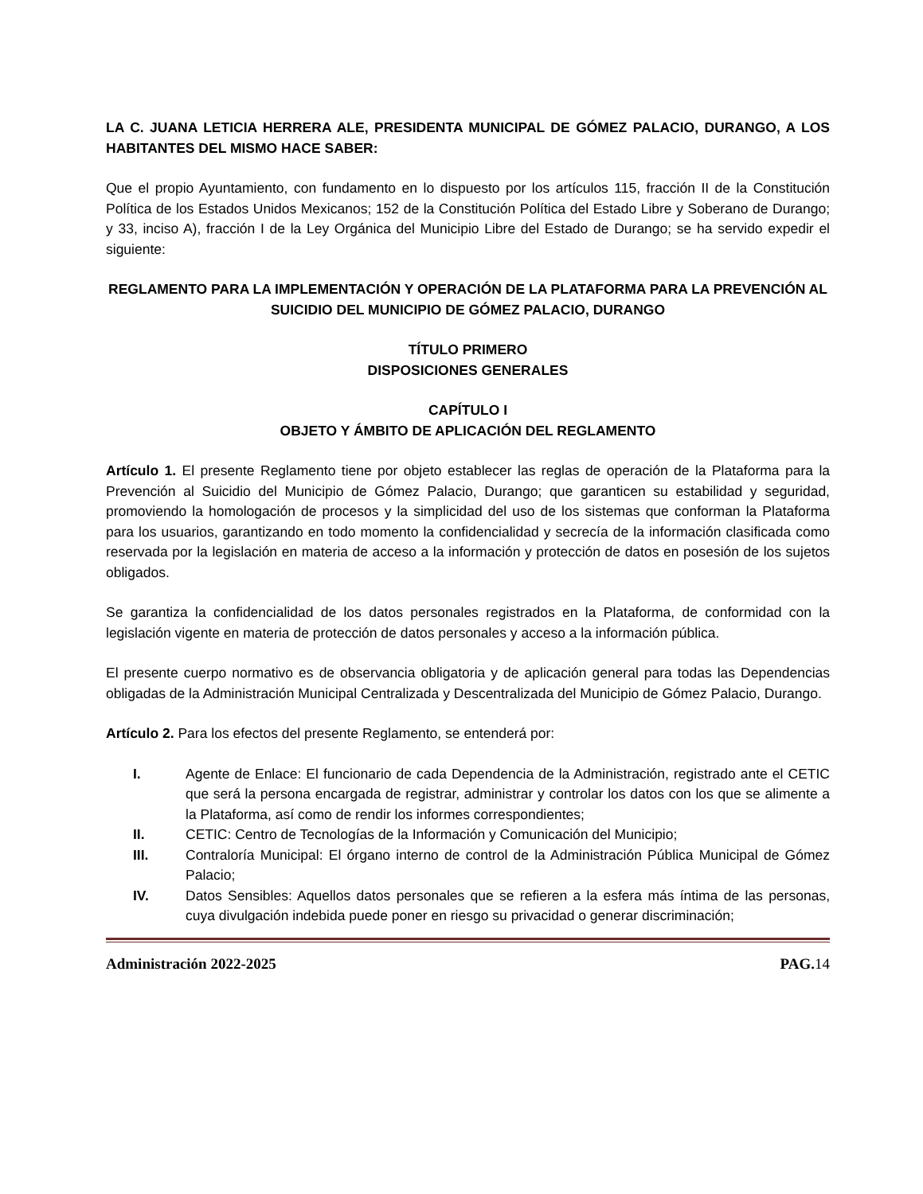LA C. JUANA LETICIA HERRERA ALE, PRESIDENTA MUNICIPAL DE GÓMEZ PALACIO, DURANGO, A LOS HABITANTES DEL MISMO HACE SABER:
Que el propio Ayuntamiento, con fundamento en lo dispuesto por los artículos 115, fracción II de la Constitución Política de los Estados Unidos Mexicanos; 152 de la Constitución Política del Estado Libre y Soberano de Durango; y 33, inciso A), fracción I de la Ley Orgánica del Municipio Libre del Estado de Durango; se ha servido expedir el siguiente:
REGLAMENTO PARA LA IMPLEMENTACIÓN Y OPERACIÓN DE LA PLATAFORMA PARA LA PREVENCIÓN AL SUICIDIO DEL MUNICIPIO DE GÓMEZ PALACIO, DURANGO
TÍTULO PRIMERO
DISPOSICIONES GENERALES
CAPÍTULO I
OBJETO Y ÁMBITO DE APLICACIÓN DEL REGLAMENTO
Artículo 1. El presente Reglamento tiene por objeto establecer las reglas de operación de la Plataforma para la Prevención al Suicidio del Municipio de Gómez Palacio, Durango; que garanticen su estabilidad y seguridad, promoviendo la homologación de procesos y la simplicidad del uso de los sistemas que conforman la Plataforma para los usuarios, garantizando en todo momento la confidencialidad y secrecía de la información clasificada como reservada por la legislación en materia de acceso a la información y protección de datos en posesión de los sujetos obligados.
Se garantiza la confidencialidad de los datos personales registrados en la Plataforma, de conformidad con la legislación vigente en materia de protección de datos personales y acceso a la información pública.
El presente cuerpo normativo es de observancia obligatoria y de aplicación general para todas las Dependencias obligadas de la Administración Municipal Centralizada y Descentralizada del Municipio de Gómez Palacio, Durango.
Artículo 2. Para los efectos del presente Reglamento, se entenderá por:
I. Agente de Enlace: El funcionario de cada Dependencia de la Administración, registrado ante el CETIC que será la persona encargada de registrar, administrar y controlar los datos con los que se alimente a la Plataforma, así como de rendir los informes correspondientes;
II. CETIC: Centro de Tecnologías de la Información y Comunicación del Municipio;
III. Contraloría Municipal: El órgano interno de control de la Administración Pública Municipal de Gómez Palacio;
IV. Datos Sensibles: Aquellos datos personales que se refieren a la esfera más íntima de las personas, cuya divulgación indebida puede poner en riesgo su privacidad o generar discriminación;
Administración 2022-2025 PAG. 14